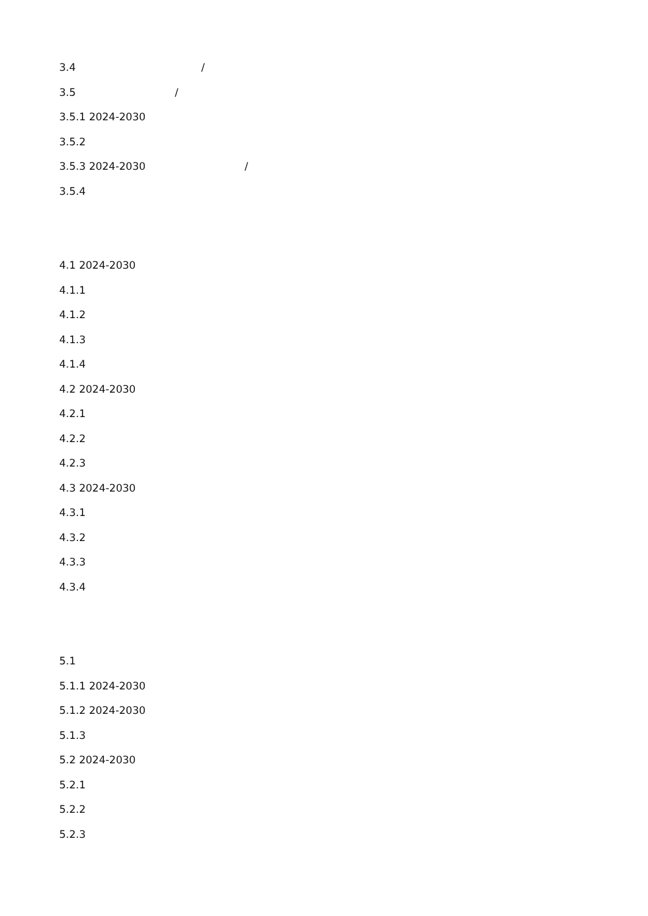3.4 /
3.5 /
3.5.1 2024-2030
3.5.2
3.5.3 2024-2030 /
3.5.4
4.1 2024-2030
4.1.1
4.1.2
4.1.3
4.1.4
4.2 2024-2030
4.2.1
4.2.2
4.2.3
4.3 2024-2030
4.3.1
4.3.2
4.3.3
4.3.4
5.1
5.1.1 2024-2030
5.1.2 2024-2030
5.1.3
5.2 2024-2030
5.2.1
5.2.2
5.2.3